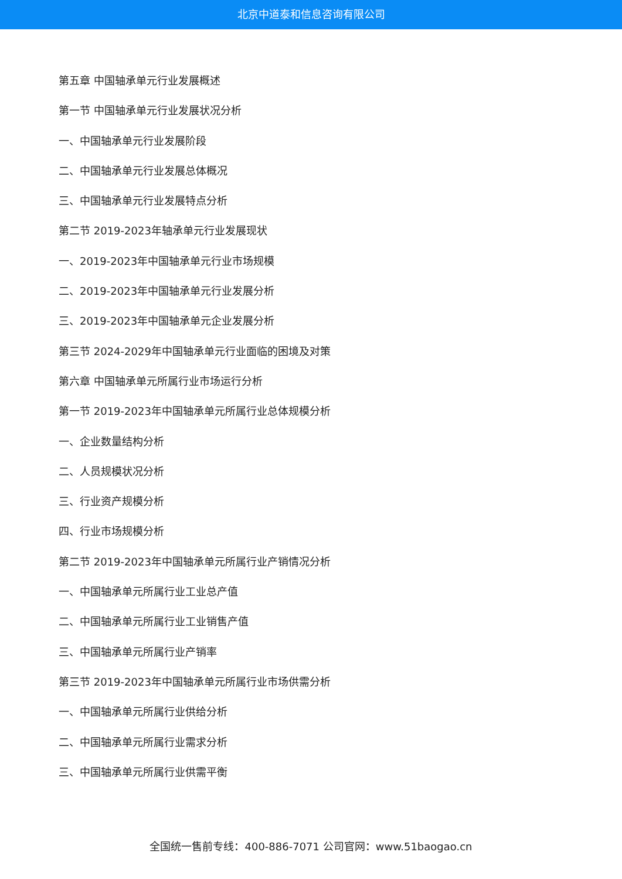北京中道泰和信息咨询有限公司
第五章 中国轴承单元行业发展概述
第一节 中国轴承单元行业发展状况分析
一、中国轴承单元行业发展阶段
二、中国轴承单元行业发展总体概况
三、中国轴承单元行业发展特点分析
第二节 2019-2023年轴承单元行业发展现状
一、2019-2023年中国轴承单元行业市场规模
二、2019-2023年中国轴承单元行业发展分析
三、2019-2023年中国轴承单元企业发展分析
第三节 2024-2029年中国轴承单元行业面临的困境及对策
第六章 中国轴承单元所属行业市场运行分析
第一节 2019-2023年中国轴承单元所属行业总体规模分析
一、企业数量结构分析
二、人员规模状况分析
三、行业资产规模分析
四、行业市场规模分析
第二节 2019-2023年中国轴承单元所属行业产销情况分析
一、中国轴承单元所属行业工业总产值
二、中国轴承单元所属行业工业销售产值
三、中国轴承单元所属行业产销率
第三节 2019-2023年中国轴承单元所属行业市场供需分析
一、中国轴承单元所属行业供给分析
二、中国轴承单元所属行业需求分析
三、中国轴承单元所属行业供需平衡
全国统一售前专线：400-886-7071 公司官网：www.51baogao.cn